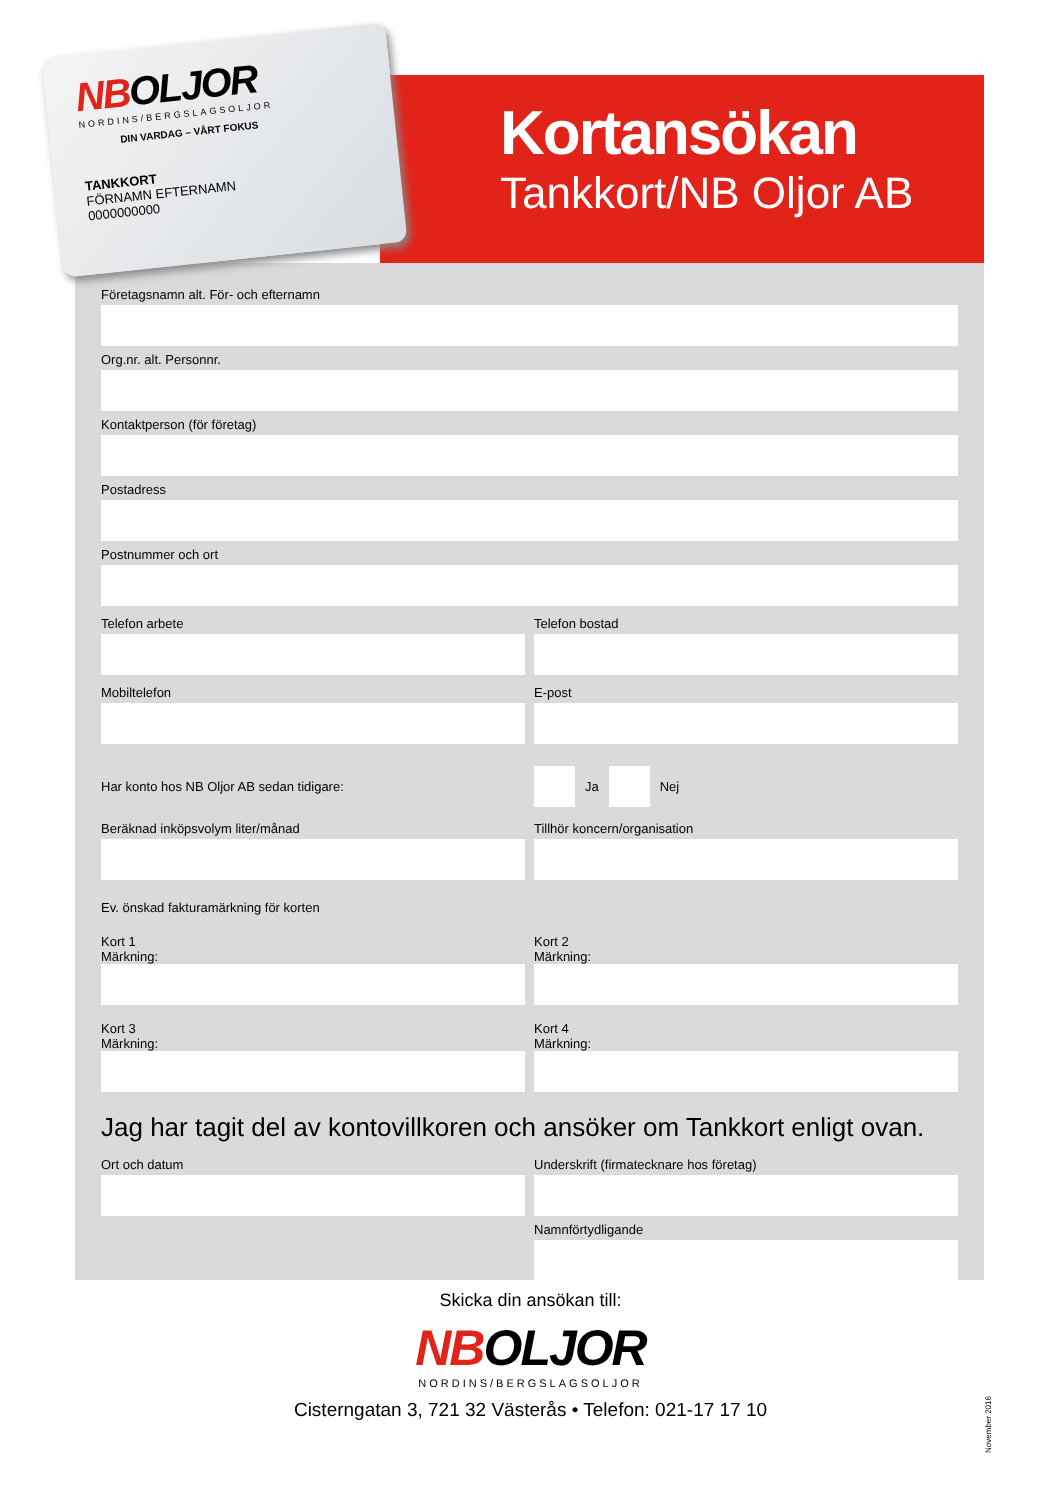NBOLJOR
NORDINS/BERGSLAGSOLJOR
DIN VARDAG – VÅRT FOKUS
TANKKORT
FÖRNAMN EFTERNAMN
0000000000
Kortansökan
Tankkort/NB Oljor AB
Företagsnamn alt. För- och efternamn
Org.nr. alt. Personnr.
Kontaktperson (för företag)
Postadress
Postnummer och ort
Telefon arbete Telefon bostad
Mobiltelefon E-post
Har konto hos NB Oljor AB sedan tidigare:
Ja Nej
Beräknad inköpsvolym liter/månad
Tillhör koncern/organisation
Ev. önskad fakturamärkning för korten
Kort 1
Märkning:
Kort 2
Märkning:
Kort 3
Märkning:
Kort 4
Märkning:
Jag har tagit del av kontovillkoren och ansöker om Tankkort enligt ovan.
Ort och datum Underskrift (firmatecknare hos företag)
Namnförtydligande
Skicka din ansökan till:
NBOLJOR
NORDINS/BERGSLAGSOLJOR
Cisterngatan 3, 721 32 Västerås • Telefon: 021-17 17 10
November 2016